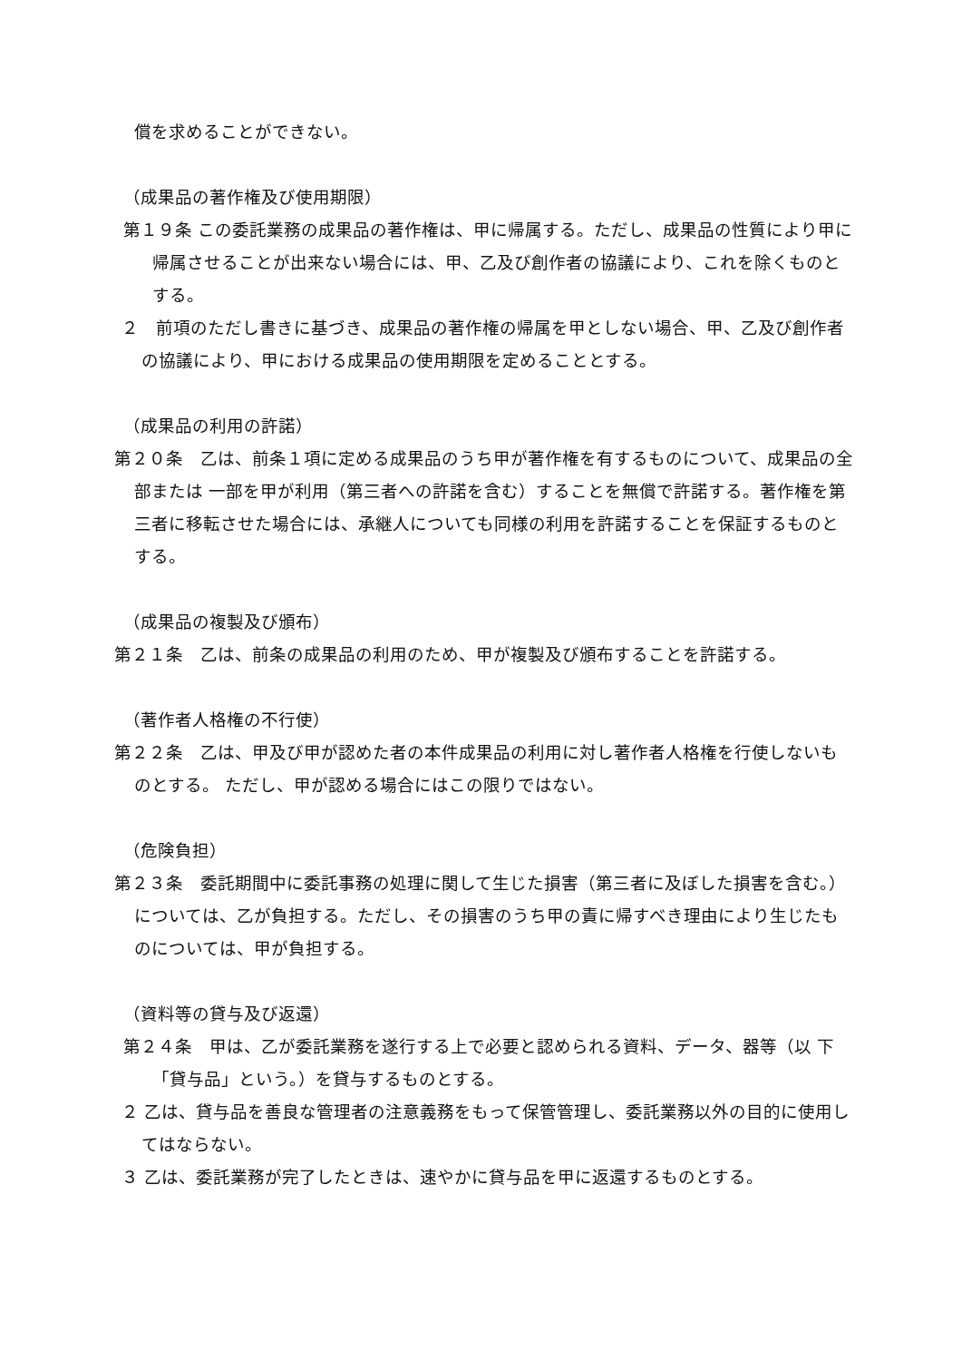償を求めることができない。
（成果品の著作権及び使用期限）
第１９条 この委託業務の成果品の著作権は、甲に帰属する。ただし、成果品の性質により甲に帰属させることが出来ない場合には、甲、乙及び創作者の協議により、これを除くものとする。
２　前項のただし書きに基づき、成果品の著作権の帰属を甲としない場合、甲、乙及び創作者の協議により、甲における成果品の使用期限を定めることとする。
（成果品の利用の許諾）
第２０条　乙は、前条１項に定める成果品のうち甲が著作権を有するものについて、成果品の全部または 一部を甲が利用（第三者への許諾を含む）することを無償で許諾する。著作権を第三者に移転させた場合には、承継人についても同様の利用を許諾することを保証するものとする。
（成果品の複製及び頒布）
第２１条　乙は、前条の成果品の利用のため、甲が複製及び頒布することを許諾する。
（著作者人格権の不行使）
第２２条　乙は、甲及び甲が認めた者の本件成果品の利用に対し著作者人格権を行使しないものとする。 ただし、甲が認める場合にはこの限りではない。
（危険負担）
第２３条　委託期間中に委託事務の処理に関して生じた損害（第三者に及ぼした損害を含む。）については、乙が負担する。ただし、その損害のうち甲の責に帰すべき理由により生じたものについては、甲が負担する。
（資料等の貸与及び返還）
第２４条　甲は、乙が委託業務を遂行する上で必要と認められる資料、データ、器等（以 下「貸与品」という。）を貸与するものとする。
２ 乙は、貸与品を善良な管理者の注意義務をもって保管管理し、委託業務以外の目的に使用してはならない。
３ 乙は、委託業務が完了したときは、速やかに貸与品を甲に返還するものとする。